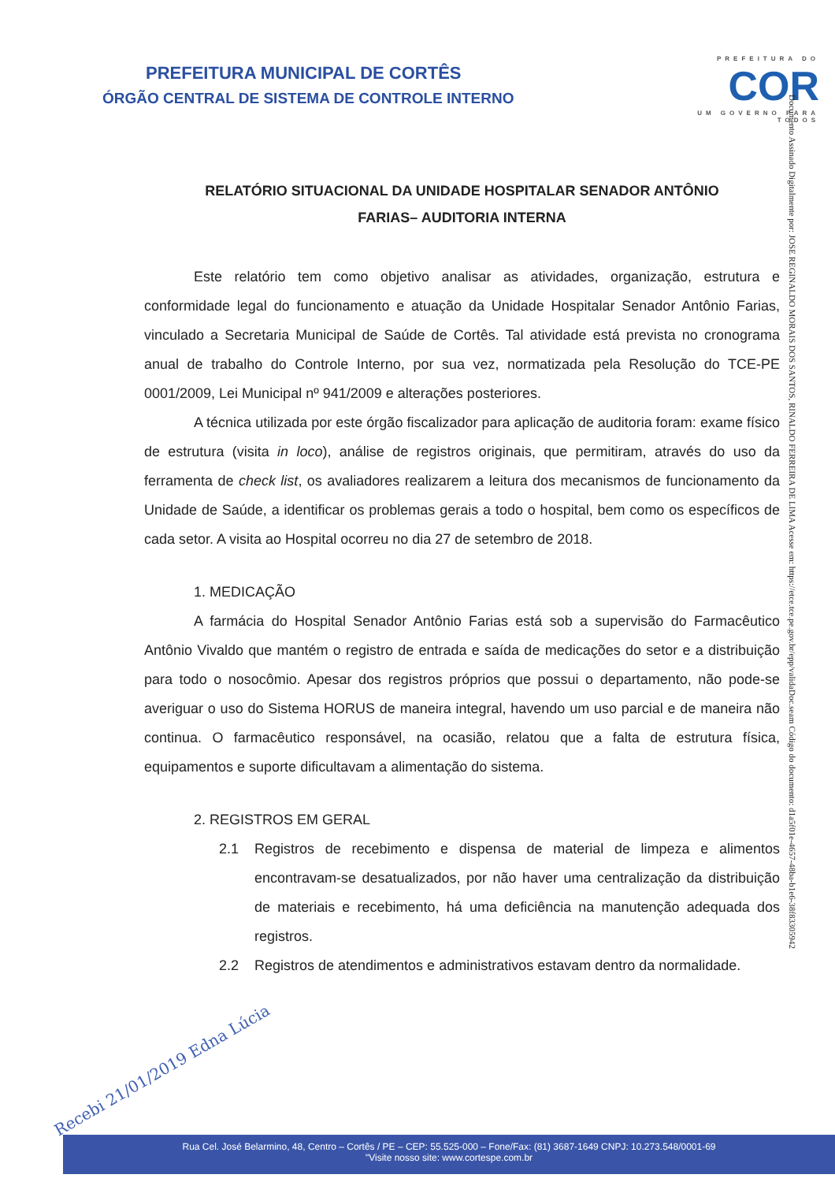PREFEITURA MUNICIPAL DE CORTÊS
ÓRGÃO CENTRAL DE SISTEMA DE CONTROLE INTERNO
PREFEITURA DO
COR
UM GOVERNO PARA TODOS
Documento Assinado Digitalmente por: JOSE REGINALDO MORAIS DOS SANTOS, RINALDO FERREIRA DE LIMA Acesse em: https://etce.tce.pe.gov.br/epp/validaDoc.seam Código do documento: d1a5f01e-4657-48ba-b1e6-38f83305942
RELATÓRIO SITUACIONAL DA UNIDADE HOSPITALAR SENADOR ANTÔNIO
FARIAS– AUDITORIA INTERNA
Este relatório tem como objetivo analisar as atividades, organização, estrutura e conformidade legal do funcionamento e atuação da Unidade Hospitalar Senador Antônio Farias, vinculado a Secretaria Municipal de Saúde de Cortês. Tal atividade está prevista no cronograma anual de trabalho do Controle Interno, por sua vez, normatizada pela Resolução do TCE-PE 0001/2009, Lei Municipal nº 941/2009 e alterações posteriores.
A técnica utilizada por este órgão fiscalizador para aplicação de auditoria foram: exame físico de estrutura (visita in loco), análise de registros originais, que permitiram, através do uso da ferramenta de check list, os avaliadores realizarem a leitura dos mecanismos de funcionamento da Unidade de Saúde, a identificar os problemas gerais a todo o hospital, bem como os específicos de cada setor. A visita ao Hospital ocorreu no dia 27 de setembro de 2018.
1. MEDICAÇÃO
A farmácia do Hospital Senador Antônio Farias está sob a supervisão do Farmacêutico Antônio Vivaldo que mantém o registro de entrada e saída de medicações do setor e a distribuição para todo o nosocômio. Apesar dos registros próprios que possui o departamento, não pode-se averiguar o uso do Sistema HORUS de maneira integral, havendo um uso parcial e de maneira não continua. O farmacêutico responsável, na ocasião, relatou que a falta de estrutura física, equipamentos e suporte dificultavam a alimentação do sistema.
2. REGISTROS EM GERAL
2.1 Registros de recebimento e dispensa de material de limpeza e alimentos encontravam-se desatualizados, por não haver uma centralização da distribuição de materiais e recebimento, há uma deficiência na manutenção adequada dos registros.
2.2 Registros de atendimentos e administrativos estavam dentro da normalidade.
Recebi 21/01/2019 Edna Lúcia
Rua Cel. José Belarmino, 48, Centro – Cortês / PE – CEP: 55.525-000 – Fone/Fax: (81) 3687-1649 CNPJ: 10.273.548/0001-69
"Visite nosso site: www.cortespe.com.br